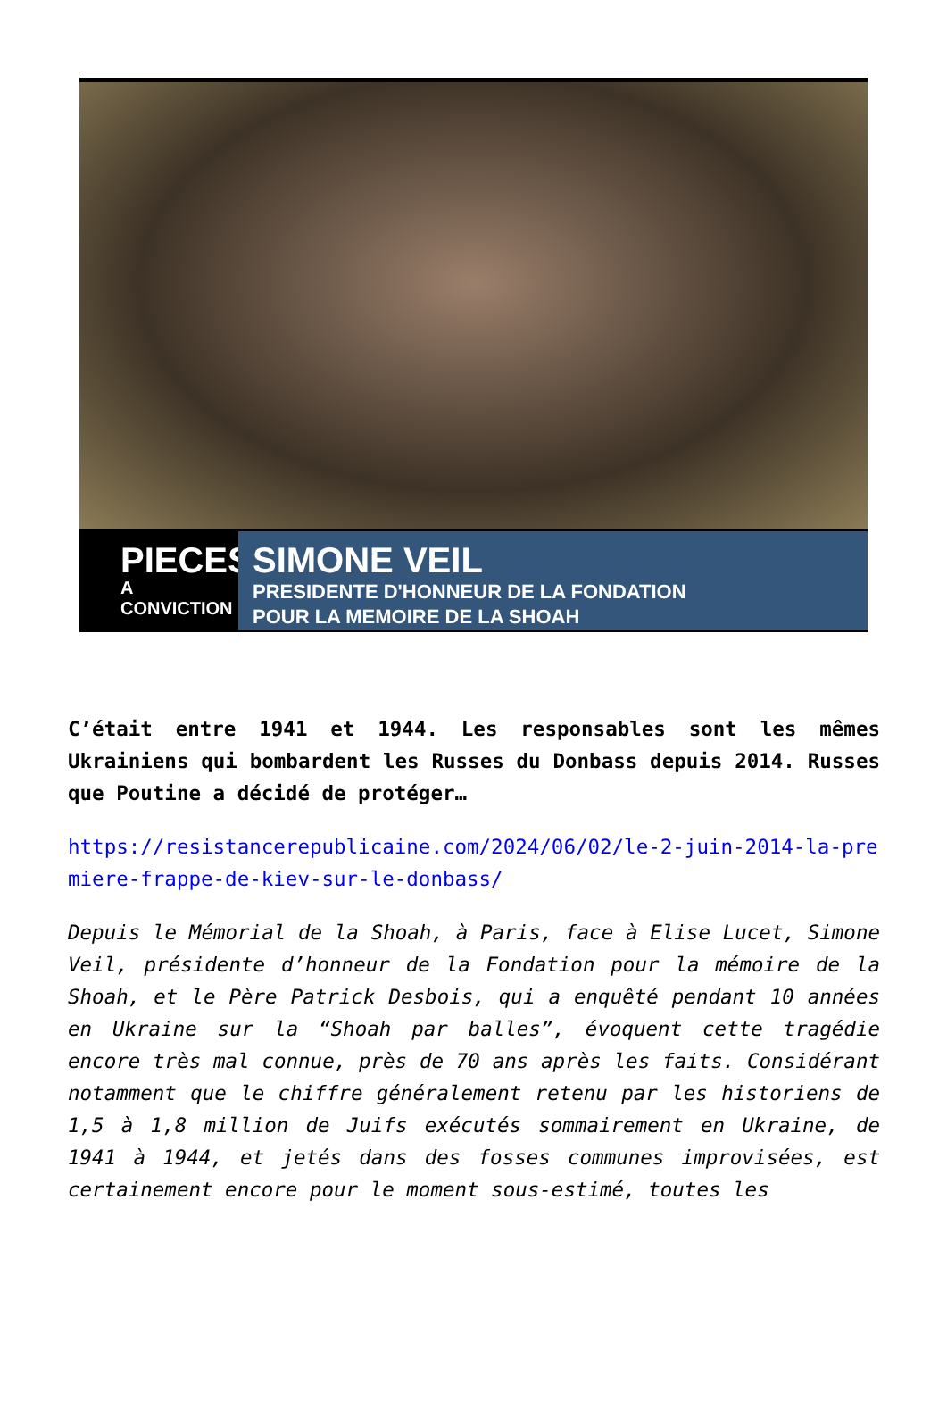PIECES
A CONVICTION
SIMONE VEIL
PRESIDENTE D'HONNEUR DE LA FONDATION
POUR LA MEMOIRE DE LA SHOAH
C’était entre 1941 et 1944. Les responsables sont les mêmes Ukrainiens qui bombardent les Russes du Donbass depuis 2014. Russes que Poutine a décidé de protéger…
https://resistancerepublicaine.com/2024/06/02/le-2-juin-2014-la-premiere-frappe-de-kiev-sur-le-donbass/
Depuis le Mémorial de la Shoah, à Paris, face à Elise Lucet, Simone Veil, présidente d’honneur de la Fondation pour la mémoire de la Shoah, et le Père Patrick Desbois, qui a enquêté pendant 10 années en Ukraine sur la “Shoah par balles”, évoquent cette tragédie encore très mal connue, près de 70 ans après les faits. Considérant notamment que le chiffre généralement retenu par les historiens de 1,5 à 1,8 million de Juifs exécutés sommairement en Ukraine, de 1941 à 1944, et jetés dans des fosses communes improvisées, est certainement encore pour le moment sous-estimé, toutes les